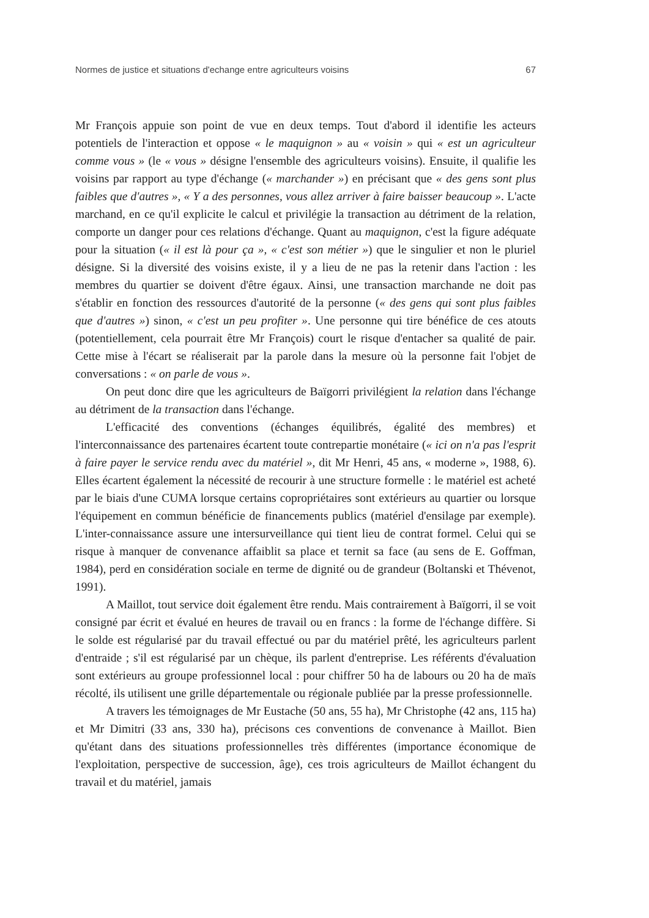Normes de justice et situations d'echange entre agriculteurs voisins 67
Mr François appuie son point de vue en deux temps. Tout d'abord il identifie les acteurs potentiels de l'interaction et oppose « le maquignon » au « voisin » qui « est un agriculteur comme vous » (le « vous » désigne l'ensemble des agriculteurs voisins). Ensuite, il qualifie les voisins par rapport au type d'échange (« marchander ») en précisant que « des gens sont plus faibles que d'autres », « Y a des personnes, vous allez arriver à faire baisser beaucoup ». L'acte marchand, en ce qu'il explicite le calcul et privilégie la transaction au détriment de la relation, comporte un danger pour ces relations d'échange. Quant au maquignon, c'est la figure adéquate pour la situation (« il est là pour ça », « c'est son métier ») que le singulier et non le pluriel désigne. Si la diversité des voisins existe, il y a lieu de ne pas la retenir dans l'action : les membres du quartier se doivent d'être égaux. Ainsi, une transaction marchande ne doit pas s'établir en fonction des ressources d'autorité de la personne (« des gens qui sont plus faibles que d'autres ») sinon, « c'est un peu profiter ». Une personne qui tire bénéfice de ces atouts (potentiellement, cela pourrait être Mr François) court le risque d'entacher sa qualité de pair. Cette mise à l'écart se réaliserait par la parole dans la mesure où la personne fait l'objet de conversations : « on parle de vous ».
On peut donc dire que les agriculteurs de Baïgorri privilégient la relation dans l'échange au détriment de la transaction dans l'échange.
L'efficacité des conventions (échanges équilibrés, égalité des membres) et l'interconnaissance des partenaires écartent toute contrepartie monétaire (« ici on n'a pas l'esprit à faire payer le service rendu avec du matériel », dit Mr Henri, 45 ans, « moderne », 1988, 6). Elles écartent également la nécessité de recourir à une structure formelle : le matériel est acheté par le biais d'une CUMA lorsque certains copropriétaires sont extérieurs au quartier ou lorsque l'équipement en commun bénéficie de financements publics (matériel d'ensilage par exemple). L'inter-connaissance assure une intersurveillance qui tient lieu de contrat formel. Celui qui se risque à manquer de convenance affaiblit sa place et ternit sa face (au sens de E. Goffman, 1984), perd en considération sociale en terme de dignité ou de grandeur (Boltanski et Thévenot, 1991).
A Maillot, tout service doit également être rendu. Mais contrairement à Baïgorri, il se voit consigné par écrit et évalué en heures de travail ou en francs : la forme de l'échange diffère. Si le solde est régularisé par du travail effectué ou par du matériel prêté, les agriculteurs parlent d'entraide ; s'il est régularisé par un chèque, ils parlent d'entreprise. Les référents d'évaluation sont extérieurs au groupe professionnel local : pour chiffrer 50 ha de labours ou 20 ha de maïs récolté, ils utilisent une grille départementale ou régionale publiée par la presse professionnelle.
A travers les témoignages de Mr Eustache (50 ans, 55 ha), Mr Christophe (42 ans, 115 ha) et Mr Dimitri (33 ans, 330 ha), précisons ces conventions de convenance à Maillot. Bien qu'étant dans des situations professionnelles très différentes (importance économique de l'exploitation, perspective de succession, âge), ces trois agriculteurs de Maillot échangent du travail et du matériel, jamais